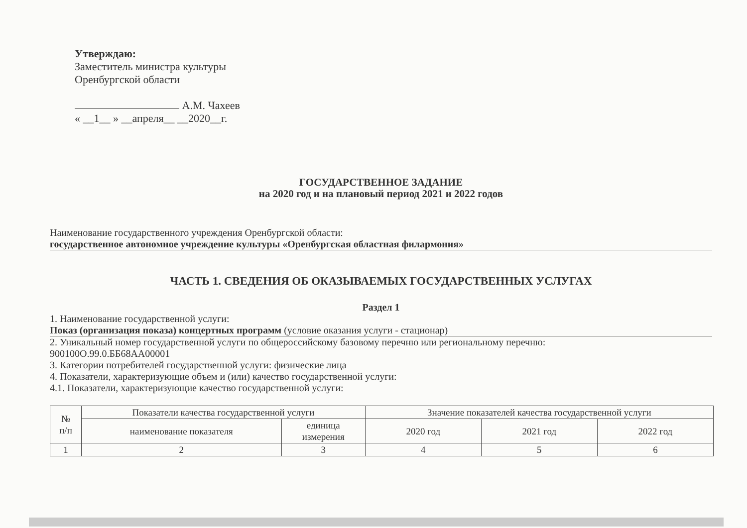Утверждаю:
Заместитель министра культуры
Оренбургской области
А.М. Чахеев
« __1__ » __апреля__ __2020__г.
ГОСУДАРСТВЕННОЕ ЗАДАНИЕ
на 2020 год и на плановый период 2021 и 2022 годов
Наименование государственного учреждения Оренбургской области:
государственное автономное учреждение культуры «Оренбургская областная филармония»
ЧАСТЬ 1. СВЕДЕНИЯ ОБ ОКАЗЫВАЕМЫХ ГОСУДАРСТВЕННЫХ УСЛУГАХ
Раздел 1
1. Наименование государственной услуги:
Показ (организация показа) концертных программ (условие оказания услуги - стационар)
2. Уникальный номер государственной услуги по общероссийскому базовому перечню или региональному перечню:
900100О.99.0.ББ68АА00001
3. Категории потребителей государственной услуги: физические лица
4. Показатели, характеризующие объем и (или) качество государственной услуги:
4.1. Показатели, характеризующие качество государственной услуги:
| № п/п | Показатели качества государственной услуги | | Значение показателей качества государственной услуги | | |
| --- | --- | --- | --- | --- | --- |
| | наименование показателя | единица измерения | 2020 год | 2021 год | 2022 год |
| 1 | 2 | 3 | 4 | 5 | 6 |